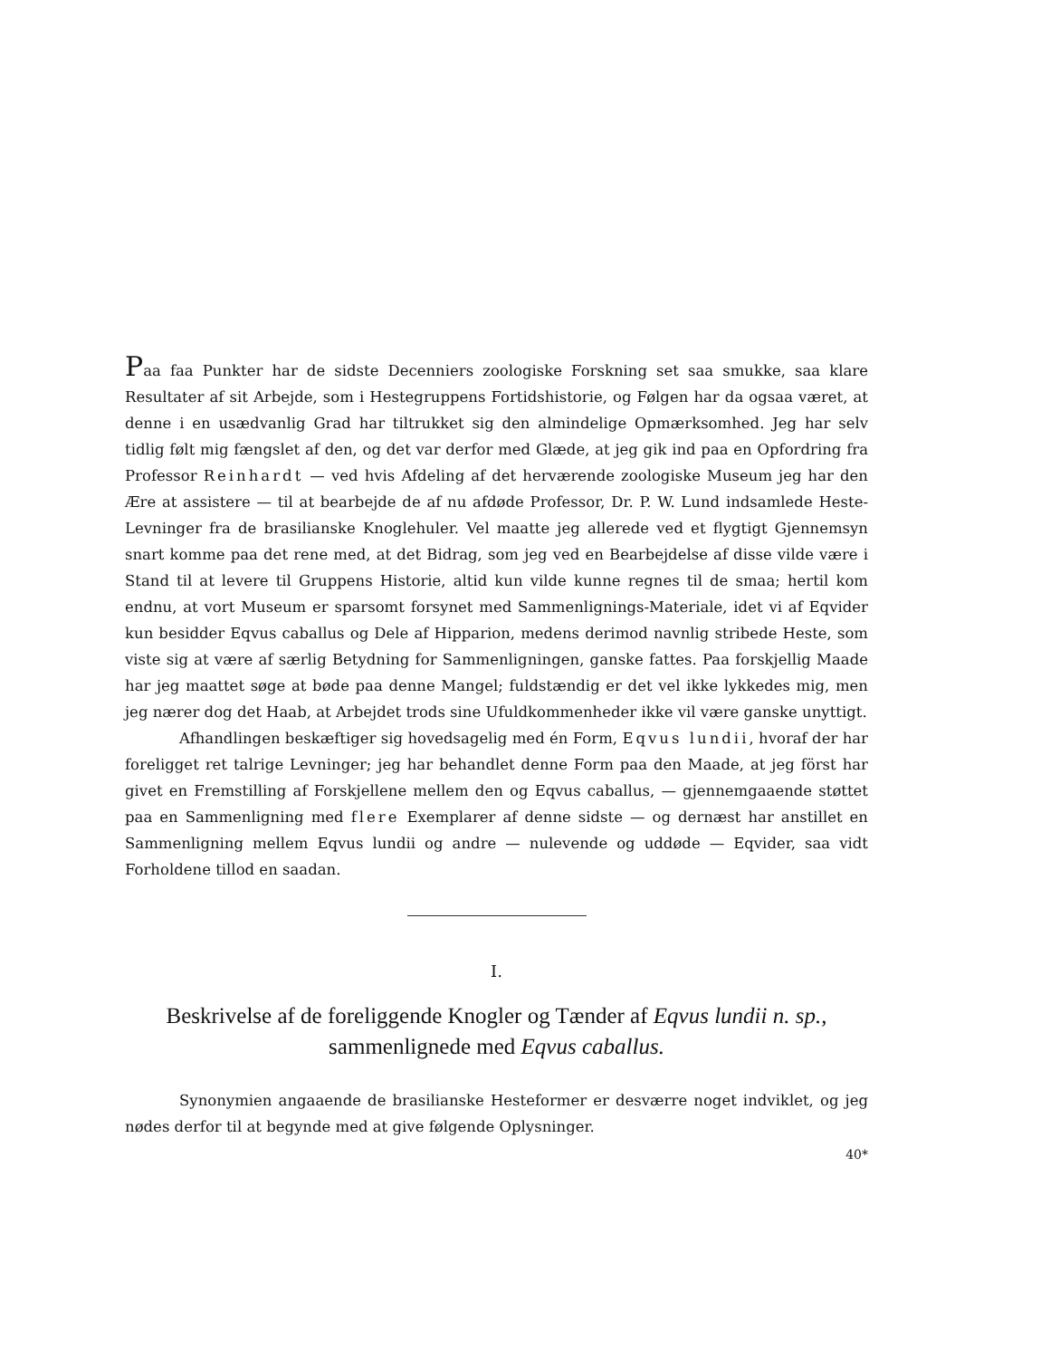Paa faa Punkter har de sidste Decenniers zoologiske Forskning set saa smukke, saa klare Resultater af sit Arbejde, som i Hestegruppens Fortidshistorie, og Følgen har da ogsaa været, at denne i en usædvanlig Grad har tiltrukket sig den almindelige Opmærksomhed. Jeg har selv tidlig følt mig fængslet af den, og det var derfor med Glæde, at jeg gik ind paa en Opfordring fra Professor Reinhardt — ved hvis Afdeling af det herværende zoologiske Museum jeg har den Ære at assistere — til at bearbejde de af nu afdøde Professor, Dr. P. W. Lund indsamlede Heste-Levninger fra de brasilianske Knoglehuler. Vel maatte jeg allerede ved et flygtigt Gjennemsyn snart komme paa det rene med, at det Bidrag, som jeg ved en Bearbejdelse af disse vilde være i Stand til at levere til Gruppens Historie, altid kun vilde kunne regnes til de smaa; hertil kom endnu, at vort Museum er sparsomt forsynet med Sammenlignings-Materiale, idet vi af Eqvider kun besidder Eqvus caballus og Dele af Hipparion, medens derimod navnlig stribede Heste, som viste sig at være af særlig Betydning for Sammenligningen, ganske fattes. Paa forskjellig Maade har jeg maattet søge at bøde paa denne Mangel; fuldstændig er det vel ikke lykkedes mig, men jeg nærer dog det Haab, at Arbejdet trods sine Ufuldkommenheder ikke vil være ganske unyttigt.
Afhandlingen beskæftiger sig hovedsagelig med én Form, Eqvus lundii, hvoraf der har foreligget ret talrige Levninger; jeg har behandlet denne Form paa den Maade, at jeg först har givet en Fremstilling af Forskjellene mellem den og Eqvus caballus, — gjennemgaaende støttet paa en Sammenligning med flere Exemplarer af denne sidste — og dernæst har anstillet en Sammenligning mellem Eqvus lundii og andre — nulevende og uddøde — Eqvider, saa vidt Forholdene tillod en saadan.
I.
Beskrivelse af de foreliggende Knogler og Tænder af Eqvus lundii n. sp.,
sammenlignede med Eqvus caballus.
Synonymien angaaende de brasilianske Hesteformer er desværre noget indviklet, og jeg nødes derfor til at begynde med at give følgende Oplysninger.
40*